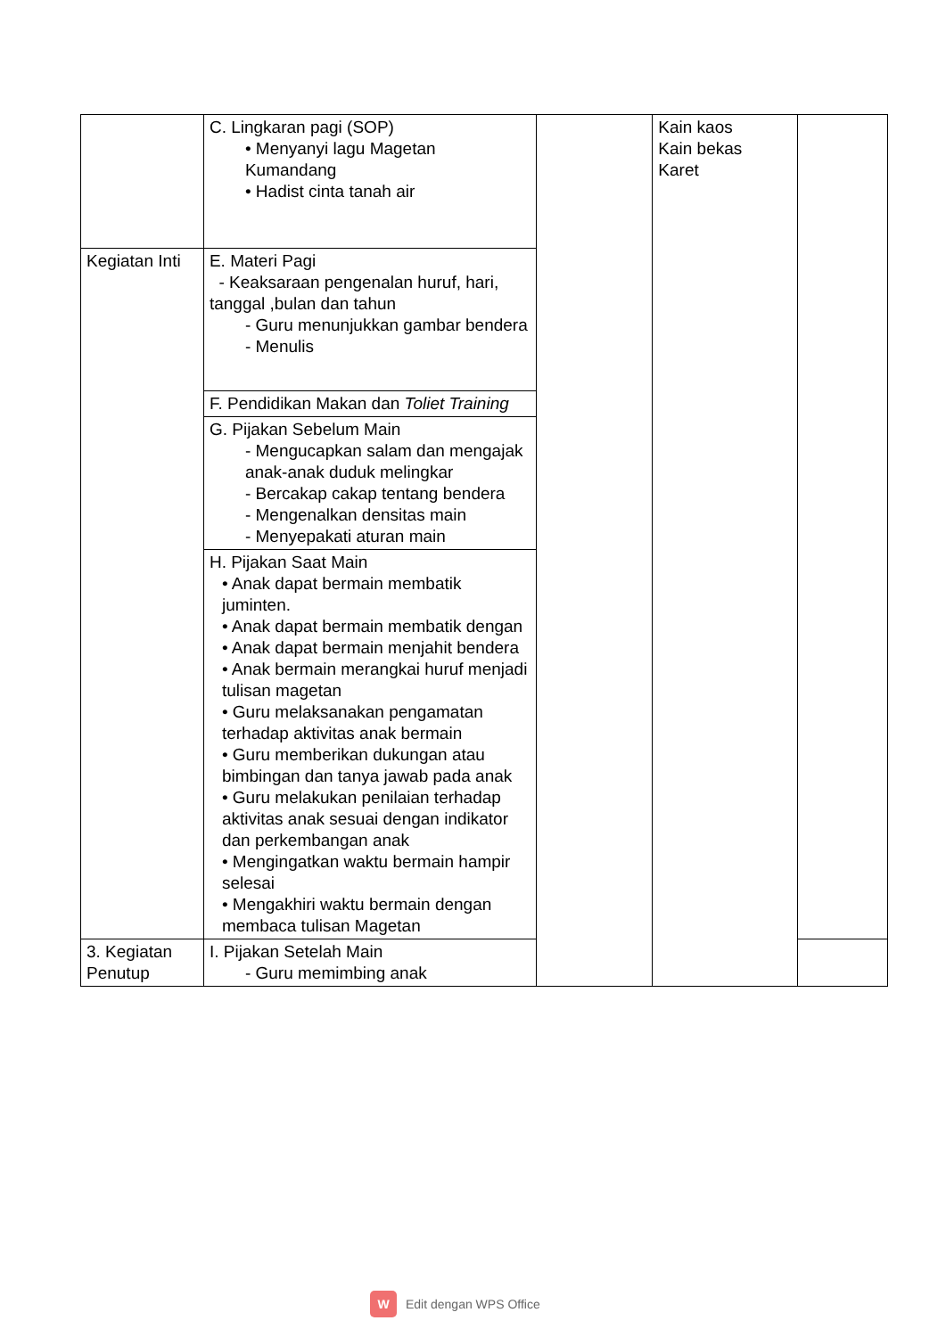| | C. Lingkaran pagi (SOP) • Menyanyi lagu Magetan Kumandang • Hadist cinta tanah air | | Kain kaos Kain bekas Karet | |
| Kegiatan Inti | E. Materi Pagi - Keaksaraan pengenalan huruf, hari, tanggal ,bulan dan tahun - Guru menunjukkan gambar bendera - Menulis | | | |
| | F. Pendidikan Makan dan Toliet Training | | | |
| | G. Pijakan Sebelum Main - Mengucapkan salam dan mengajak anak-anak duduk melingkar - Bercakap cakap tentang bendera - Mengenalkan densitas main - Menyepakati aturan main | | | |
| | H. Pijakan Saat Main • Anak dapat bermain membatik juminten. • Anak dapat bermain membatik dengan • Anak dapat bermain menjahit bendera • Anak bermain merangkai huruf menjadi tulisan magetan • Guru melaksanakan pengamatan terhadap aktivitas anak bermain • Guru memberikan dukungan atau bimbingan dan tanya jawab pada anak • Guru melakukan penilaian terhadap aktivitas anak sesuai dengan indikator dan perkembangan anak • Mengingatkan waktu bermain hampir selesai • Mengakhiri waktu bermain dengan membaca tulisan Magetan | | | |
| 3. Kegiatan Penutup | I. Pijakan Setelah Main - Guru memimbing anak | | | |
W Edit dengan WPS Office